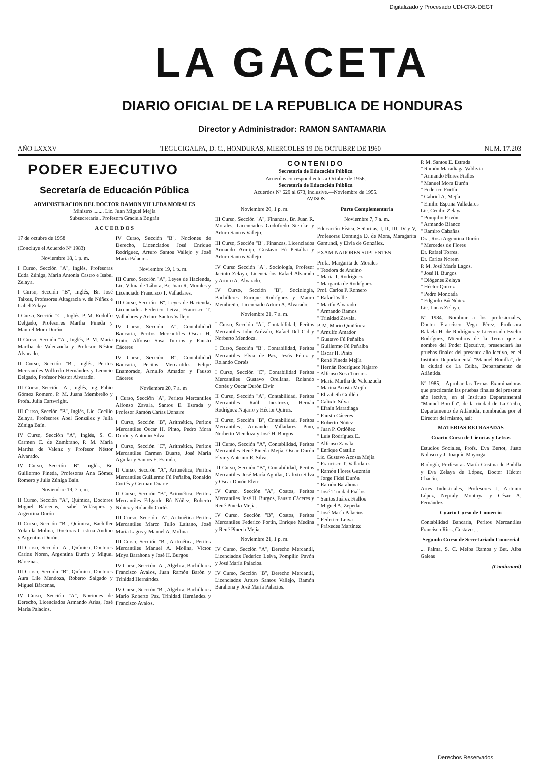Digitalizado y Procesado UDI-CRA-DEGT
LA GACETA
DIARIO OFICIAL DE LA REPUBLICA DE HONDURAS
Director y Administrador: RAMON SANTAMARIA
AÑO LXXXV TEGUCIGALPA, D. C., HONDURAS, MIERCOLES 19 DE OCTUBRE DE 1960 NUM. 17.203
PODER EJECUTIVO
Secretaría de Educación Pública
ADMINISTRACION DEL DOCTOR RAMON VILLEDA MORALES
Ministro ........ Lic. Juan Miguel Mejía
Subsecretaria.. Profesora Graciela Bográn
A C U E R D O S
17 de octubre de 1958
(Concluye el Acuerdo Nº 1983)
Noviembre 18, 1 p. m.
I Curso, Sección "A", Inglés, Profesoras Edda Zúniga, María Antonia Castro e Isabel Zelaya.
I Curso, Sección "B", Inglés, Br. José Taixes, Profesores Altagracia v. de Núñez e Isabel Zelaya.
I Curso, Sección "C", Inglés, P. M. Rodolfo Delgado, Profesores Martha Pineda y Manuel Mora Durón.
II Curso, Sección "A", Inglés, P. M. María Martha de Valenzuela y Profesor Néstor Alvarado.
II Curso, Sección "B", Inglés, Peritos Mercantiles Wilfredo Hernández y Leoncio Delgado, Profesor Nestor Alvarado.
III Curso, Sección "A", Inglés, Ing. Fabio Gómez Romero, P. M. Juana Membreño y Profa. Julia Cartwright.
III Curso, Sección "B", Inglés, Lic. Cecilio Zelaya, Profesores Abel González y Julia Zúniga Baín.
IV Curso, Sección "A", Inglés, S. C. Carmen C. de Zambrano, P. M. María Martha de Valenz y Profesor Néstor Alvarado.
IV Curso, Sección "B", Inglés, Br. Guillermo Pineda, Profesoras Ana Gómez Romero y Julia Zúniga Baín.
Noviembre 19, 7 a. m.
II Curso, Sección "A", Química, Doctores Miguel Bárcenas, Isabel Velásquez y Argentina Durón
II Curso, Sección "B", Química, Bachiller Yolanda Molina, Doctoras Cristina Andino y Argentina Durón.
III Curso, Sección "A", Química, Doctores Carlos Noren, Argentina Durón y Miguel Bárcenas.
III Curso, Sección "B", Química, Doctores Aura Lile Mendoza, Roberto Salgado y Miguel Bárcenas.
IV Curso, Sección "A", Nociones de Derecho, Licenciados Armando Arias, José María Palacios.
IV Curso, Sección "B", Nociones de Derecho, Licenciados José Enrique Rodríguez, Arturo Santos Vallejo y José María Palacios
Noviembre 19, 1 p. m.
III Curso, Sección "A", Leyes de Hacienda, Lic. Vilma de Tábora, Br. Juan R. Morales y Licenciado Francisco T. Valladares.
III Curso, Sección "B", Leyes de Hacienda, Licenciados Federico Leiva, Francisco T. Valladares y Arturo Santos Vallejo.
IV Curso, Sección "A", Contabilidad Bancaria, Peritos Mercantiles Oscar H. Pinto, Alfonso Sosa Turcios y Fausto Cáceres
IV Curso, Sección "B", Contabilidad Bancaria, Peritos Mercantiles Felipe Enamorado, Arnulfo Amador y Fausto Cáceres
Noviembre 20, 7 a. m
I Curso, Sección "A", Peritos Mercantiles Alfonso Zavala, Santos E. Estrada y Profesor Ramón Carías Donaire
I Curso, Sección "B", Aritmética, Peritos Mercantiles Oscar H. Pinto, Pedro Mora Durón y Antonio Silva.
I Curso, Sección "C", Aritmética, Peritos Mercantiles Carmen Duarte, José María Aguilar y Santos E. Estrada.
II Curso, Sección "A", Aritmética, Peritos Mercantiles Guillermo Fú Peñalba, Ronaldo Cortés y German Duarte
II Curso, Sección "B", Aritmética, Peritos Mercantiles Edgardo Bú Núñez, Roberto Núñez y Rolando Cortés
III Curso, Sección "A", Aritmética Peritos Mercantiles Marco Tulio Laitano, José María Lagos y Manuel A. Molina
III Curso, Sección "B", Aritmética, Peritos Mercantiles Manuel A. Molina, Víctor Moya Barahona y José H. Burgos
IV Curso, Sección "A", Algebra, Bachilleres Francisco Avalos, Juan Ramón Barón y Trinidad Hernández
IV Curso, Sección "B", Algebra, Bachilleres Mario Roberto Paz, Trinidad Hernández y Francisco Avalos.
CONTENIDO
Secretaría de Educación Pública
Acuerdos correspondientes a Octubre de 1956.
Secretaría de Educación Pública
Acuerdos Nº 629 al 673, inclusive.—Noviembre de 1955.
AVISOS
Noviembre 20, 1 p. m.
III Curso, Sección "A", Finanzas, Br. Juan R. Morales, Licenciados Godofredo Siercke y Arturo Santos Vallejo.
III Curso, Sección "B", Finanzas, Licenciados Armando Armijo, Gustavo Fú Peñalba y Arturo Santos Vallejo
IV Curso Sección "A", Sociología, Profesor Jacinto Zelaya, Licenciados Rafael Alvarado y Arturo A. Alvarado.
IV Curso, Sección "B", Sociología, Bachilleres Enrique Rodríguez y Mauro Membreño, Licenciado Arturo A. Alvarado.
Noviembre 21, 7 a. m.
I Curso, Sección "A", Contabilidad, Peritos Mercantiles John Arévalo, Rafael Del Cid y Norberto Mendoza.
I Curso, Sección "B", Contabilidad, Peritos Mercantiles Elvia de Paz, Jesús Pérez y Rolando Cortés
I Curso, Sección "C", Contabilidad Peritos Mercantiles Gustavo Orellana, Rolando Cortés y Oscar Durón Elvir
II Curso, Sección "A", Contabilidad, Peritos Mercantiles Raúl Inestroza, Hernán Rodríguez Najarro y Héctor Quiroz.
II Curso, Sección "B", Contabilidad, Peritos Mercantiles, Armando Valladares Pino, Norberto Mendoza y José H. Burgos
III Curso, Sección "A", Contabilidad, Peritos Mercantiles René Pineda Mejía, Oscar Durón Elvir y Antonio R. Silva.
III Curso, Sección "B", Contabilidad, Peritos Mercantiles José María Aguilar, Calixto Silva y Oscar Durón Elvir
IV Curso, Sección "A", Costos, Peritos Mercantiles José H. Burgos, Fausto Cáceres y René Pineda Mejía.
IV Curso, Sección "B", Costos, Peritos Mercantiles Federico Fortín, Enrique Medina y René Pineda Mejía.
Noviembre 21, 1 p. m.
IV Curso, Sección "A", Derecho Mercantil, Licenciados Federico Leiva, Pompilio Pavón y José María Palacios.
IV Curso, Sección "B", Derecho Mercantil, Licenciados Arturo Santos Vallejo, Ramón Barahona y José María Palacios.
Parte Complementaria
Noviembre 7, 7 a. m.
Educación Física, Señoritas, I, II, III, IV y V, Profesoras Dominga D. de Mora, Maragarita Gamundi, y Elvia de González.
EXAMINADORES SUPLENTES
Profa. Margarita de Morales
" Teodora de Andino
" María T. Rodríguez
" Margarita de Rodríguez
Prof. Carlos P. Romero
" Rafael Valle
" Martín Alvarado
" Armando Ramos
" Trinidad Zavala.
P. M. Mario Quiñónez
" Arnulfo Amador
" Gustavo Fú Peñalba
" Guillermo Fú Peñalba
" Oscar H. Pinto
" René Pineda Mejía
" Hernán Rodríguez Najarro
" Alfonso Sosa Turcios
" María Martha de Valenzuela
" Marina Acosta Mejía
" Elizabeth Guillén
" Calixto Silva
" Efraín Maradiaga
" Fausto Cáceres
" Roberto Núñez
" Juan P. Ordóñez
" Luis Rodríguez E.
" Alfonso Zavala
" Enrique Castillo
Lic. Gustavo Acosta Mejía
" Francisco T. Valladares
" Ramón Flores Guzmán
" Jorge Fidel Durón
" Ramón Barahona
" José Trinidad Fiallos
" Santos Juárez Fiallos
" Miguel A. Zepeda
" José María Palacios
" Federico Leiva
" Práxedes Martínez
P. M. Santos E. Estrada
" Ramón Maradiaga Valdivia
" Armando Flores Fiallos
" Manuel Mora Durón
" Federico Fortín
" Gabriel A. Mejía
" Emilio España Valladares
Lic. Cecilio Zelaya
" Pompilio Pavón
" Armando Blanco
" Ramiro Cabañas
Dra. Rosa Argentina Durón
" Mercedes de Flores
Dr. Rafael Torres.
Dr. Carlos Norem
P. M. José María Lagos.
" José H. Burgos
" Diógenes Zelaya
" Héctor Quiroz
" Pedro Moncada
" Edgardo Bú Núñez
Lic. Lucas Zelaya.
Nº 1984.—Nombrar a los profesionales, Doctor Francisco Vega Pérez, Profesora Rafaela H. de Rodríguez y Licenciado Evelio Rodríguez, Miembros de la Terna que a nombre del Poder Ejecutivo, presenciará las pruebas finales del presente año lectivo, en el Instituto Departamental "Manuel Bonilla", de la ciudad de La Ceiba, Departamento de Atlántida.
Nº 1985.—Aprobar las Ternas Examinadoras que practicarán las pruebas finales del presente año lectivo, en el Instituto Departamental "Manuel Bonilla", de la ciudad de La Ceiba, Departamento de Atlántida, nombradas por el Director del mismo, así:
MATERIAS RETRASADAS
Cuarto Curso de Ciencias y Letras
Estudios Sociales, Profs. Eva Bertot, Justo Nolasco y J. Joaquín Mayorga.
Biología, Profesoras María Cristina de Padilla y Eva Zelaya de López, Doctor Héctor Chacón.
Artes Industriales, Profesores J. Antonio López, Neptaly Montoya y César A. Fernández
Cuarto Curso de Comercio
Contabilidad Bancaria, Peritos Mercantiles Francisco Rios, Gustavo ...
Segundo Curso de Secretariado Comercial
... Palma, S. C. Melba Ramos y Bet. Alba Galeas
(Continuará)
Derechos Reservados